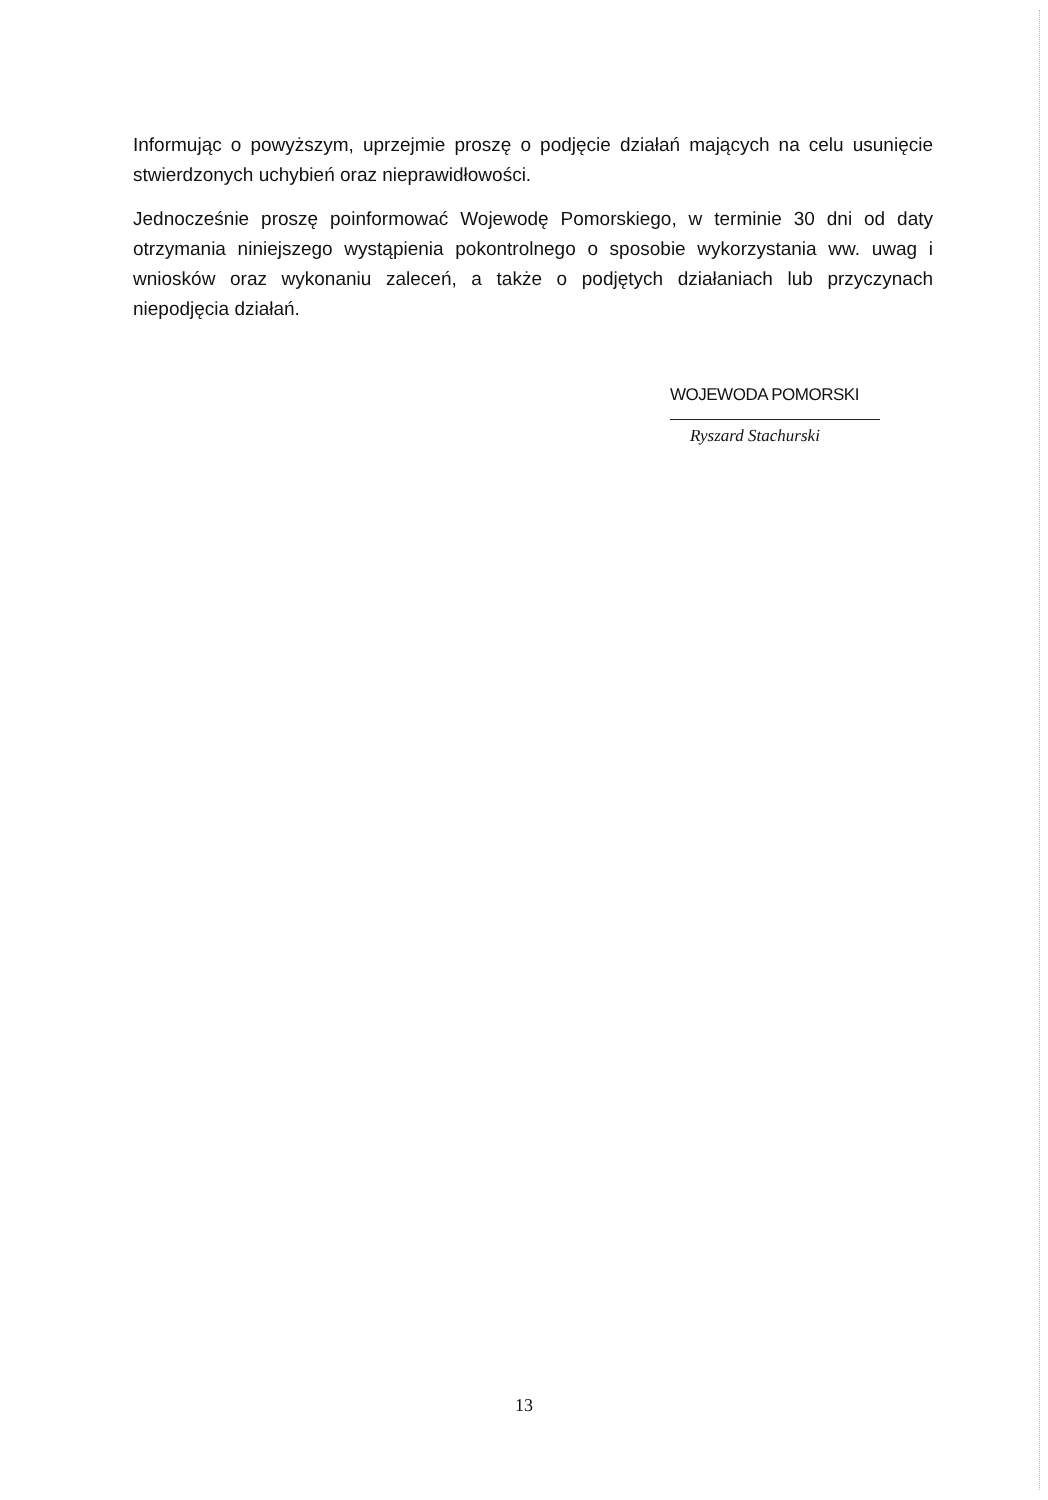Informując o powyższym, uprzejmie proszę o podjęcie działań mających na celu usunięcie stwierdzonych uchybień oraz nieprawidłowości.
Jednocześnie proszę poinformować Wojewodę Pomorskiego, w terminie 30 dni od daty otrzymania niniejszego wystąpienia pokontrolnego o sposobie wykorzystania ww. uwag i wniosków oraz wykonaniu zaleceń, a także o podjętych działaniach lub przyczynach niepodjęcia działań.
WOJEWODA POMORSKI
Ryszard Stachurski
13